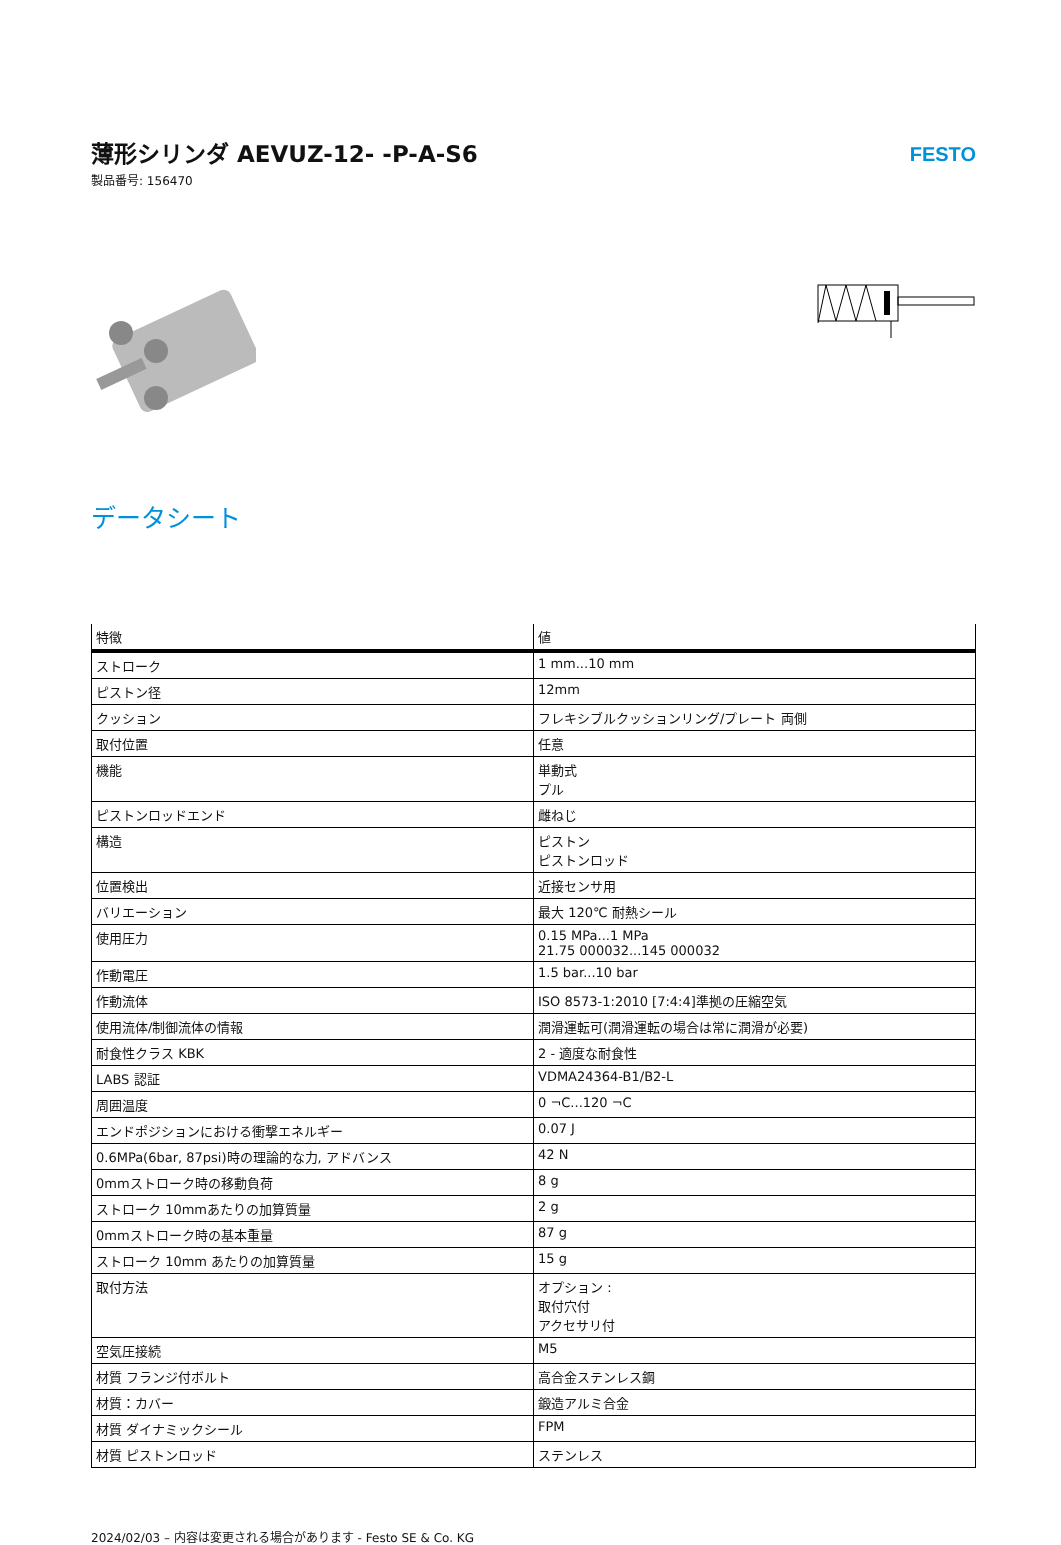薄形シリンダ AEVUZ-12- -P-A-S6
製品番号: 156470
FESTO
データシート
| 特徴 | 値 |
| --- | --- |
| ストローク | 1 mm...10 mm |
| ピストン径 | 12mm |
| クッション | フレキシブルクッションリング/プレート 両側 |
| 取付位置 | 任意 |
| 機能 | 単動式 プル |
| ピストンロッドエンド | 雌ねじ |
| 構造 | ピストン ピストンロッド |
| 位置検出 | 近接センサ用 |
| バリエーション | 最大 120℃ 耐熱シール |
| 使用圧力 | 0.15 MPa...1 MPa 21.75 000032...145 000032 |
| 作動電圧 | 1.5 bar...10 bar |
| 作動流体 | ISO 8573-1:2010 [7:4:4]準拠の圧縮空気 |
| 使用流体/制御流体の情報 | 潤滑運転可(潤滑運転の場合は常に潤滑が必要) |
| 耐食性クラス KBK | 2 - 適度な耐食性 |
| LABS 認証 | VDMA24364-B1/B2-L |
| 周囲温度 | 0 ¬C...120 ¬C |
| エンドポジションにおける衝撃エネルギー | 0.07 J |
| 0.6MPa(6bar, 87psi)時の理論的な力, アドバンス | 42 N |
| 0mmストローク時の移動負荷 | 8 g |
| ストローク 10mmあたりの加算質量 | 2 g |
| 0mmストローク時の基本重量 | 87 g |
| ストローク 10mm あたりの加算質量 | 15 g |
| 取付方法 | オプション : 取付穴付 アクセサリ付 |
| 空気圧接続 | M5 |
| 材質 フランジ付ボルト | 高合金ステンレス鋼 |
| 材質：カバー | 鍛造アルミ合金 |
| 材質 ダイナミックシール | FPM |
| 材質 ピストンロッド | ステンレス |
2024/02/03 – 内容は変更される場合があります - Festo SE & Co. KG